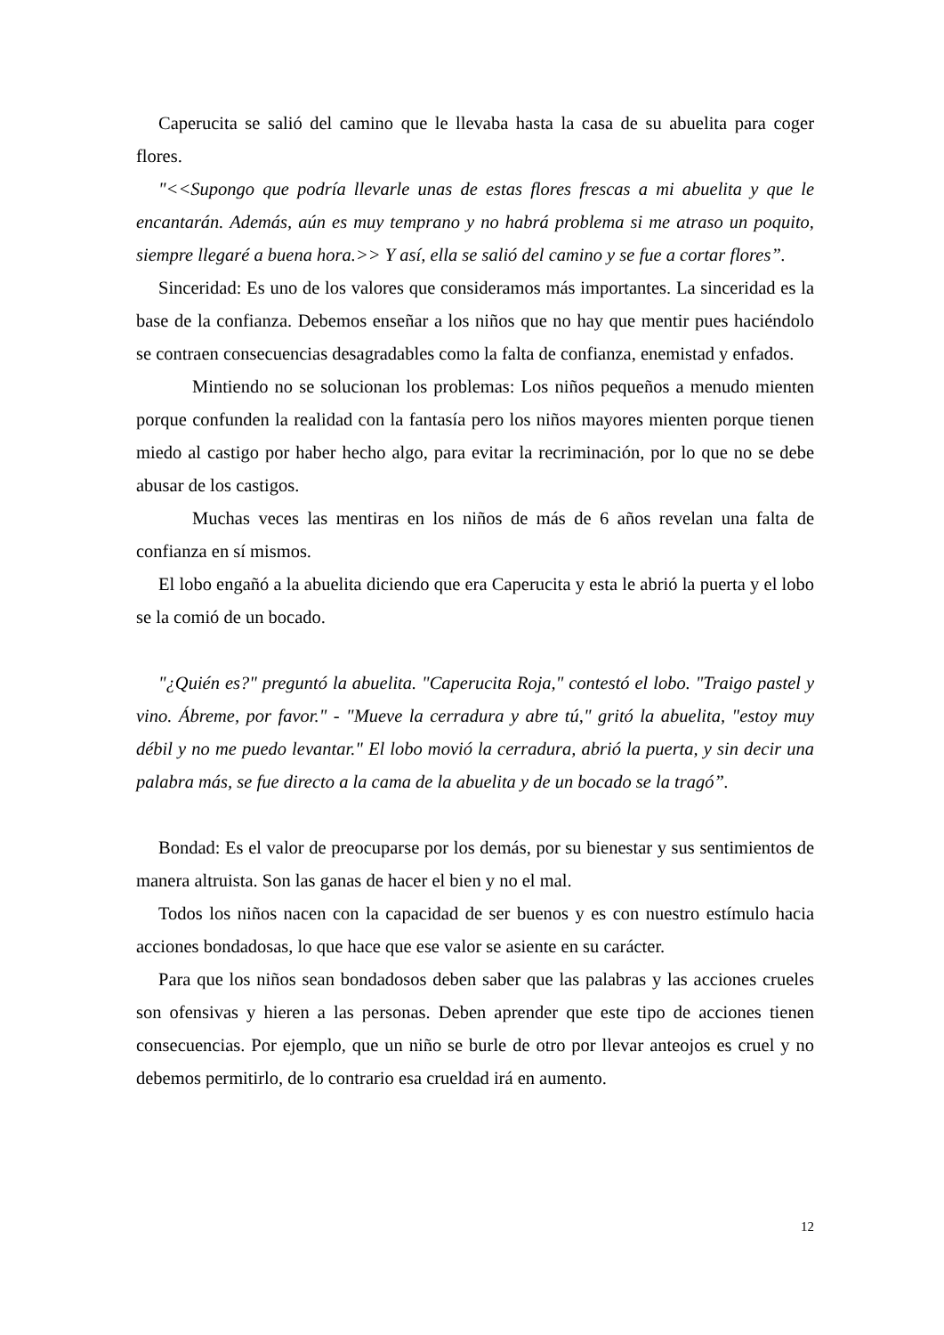Caperucita se salió del camino que le llevaba hasta la casa de su abuelita para coger flores.
"<<Supongo que podría llevarle unas de estas flores frescas a mi abuelita y que le encantarán. Además, aún es muy temprano y no habrá problema si me atraso un poquito, siempre llegaré a buena hora.>> Y así, ella se salió del camino y se fue a cortar flores”.
Sinceridad: Es uno de los valores que consideramos más importantes. La sinceridad es la base de la confianza. Debemos enseñar a los niños que no hay que mentir pues haciéndolo se contraen consecuencias desagradables como la falta de confianza, enemistad y enfados.
Mintiendo no se solucionan los problemas: Los niños pequeños a menudo mienten porque confunden la realidad con la fantasía pero los niños mayores mienten porque tienen miedo al castigo por haber hecho algo, para evitar la recriminación, por lo que no se debe abusar de los castigos.
Muchas veces las mentiras en los niños de más de 6 años revelan una falta de confianza en sí mismos.
El lobo engañó a la abuelita diciendo que era Caperucita y esta le abrió la puerta y el lobo se la comió de un bocado.
"¿Quién es?" preguntó la abuelita. "Caperucita Roja," contestó el lobo. "Traigo pastel y vino. Ábreme, por favor." - "Mueve la cerradura y abre tú," gritó la abuelita, "estoy muy débil y no me puedo levantar." El lobo movió la cerradura, abrió la puerta, y sin decir una palabra más, se fue directo a la cama de la abuelita y de un bocado se la tragó”.
Bondad: Es el valor de preocuparse por los demás, por su bienestar y sus sentimientos de manera altruista. Son las ganas de hacer el bien y no el mal.
Todos los niños nacen con la capacidad de ser buenos y es con nuestro estímulo hacia acciones bondadosas, lo que hace que ese valor se asiente en su carácter.
Para que los niños sean bondadosos deben saber que las palabras y las acciones crueles son ofensivas y hieren a las personas. Deben aprender que este tipo de acciones tienen consecuencias. Por ejemplo, que un niño se burle de otro por llevar anteojos es cruel y no debemos permitirlo, de lo contrario esa crueldad irá en aumento.
12